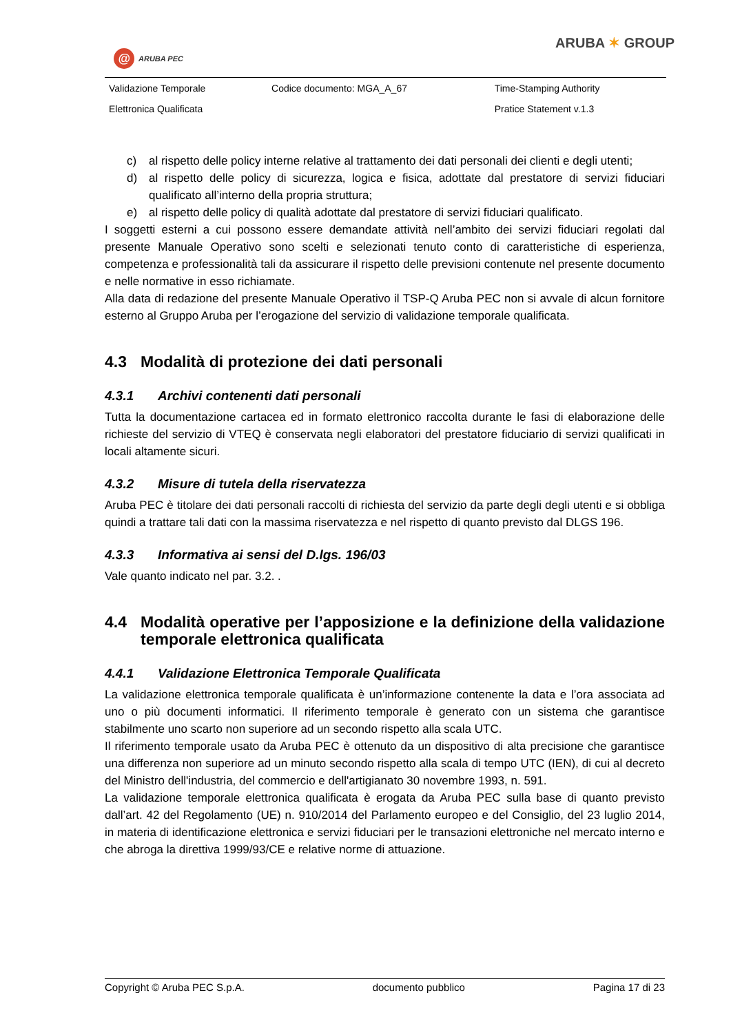@
ARUBA PEC
ARUBA ✶ GROUP
| Validazione Temporale | Codice documento: MGA_A_67 | Time-Stamping Authority |
| Elettronica Qualificata | | Pratice Statement v.1.3 |
c) al rispetto delle policy interne relative al trattamento dei dati personali dei clienti e degli utenti;
d) al rispetto delle policy di sicurezza, logica e fisica, adottate dal prestatore di servizi fiduciari qualificato all’interno della propria struttura;
e) al rispetto delle policy di qualità adottate dal prestatore di servizi fiduciari qualificato.
I soggetti esterni a cui possono essere demandate attività nell’ambito dei servizi fiduciari regolati dal presente Manuale Operativo sono scelti e selezionati tenuto conto di caratteristiche di esperienza, competenza e professionalità tali da assicurare il rispetto delle previsioni contenute nel presente documento e nelle normative in esso richiamate.
Alla data di redazione del presente Manuale Operativo il TSP-Q Aruba PEC non si avvale di alcun fornitore esterno al Gruppo Aruba per l’erogazione del servizio di validazione temporale qualificata.
4.3 Modalità di protezione dei dati personali
4.3.1 Archivi contenenti dati personali
Tutta la documentazione cartacea ed in formato elettronico raccolta durante le fasi di elaborazione delle richieste del servizio di VTEQ è conservata negli elaboratori del prestatore fiduciario di servizi qualificati in locali altamente sicuri.
4.3.2 Misure di tutela della riservatezza
Aruba PEC è titolare dei dati personali raccolti di richiesta del servizio da parte degli degli utenti e si obbliga quindi a trattare tali dati con la massima riservatezza e nel rispetto di quanto previsto dal DLGS 196.
4.3.3 Informativa ai sensi del D.lgs. 196/03
Vale quanto indicato nel par. 3.2. .
4.4 Modalità operative per l’apposizione e la definizione della validazione temporale elettronica qualificata
4.4.1 Validazione Elettronica Temporale Qualificata
La validazione elettronica temporale qualificata è un’informazione contenente la data e l’ora associata ad uno o più documenti informatici. Il riferimento temporale è generato con un sistema che garantisce stabilmente uno scarto non superiore ad un secondo rispetto alla scala UTC.
Il riferimento temporale usato da Aruba PEC è ottenuto da un dispositivo di alta precisione che garantisce una differenza non superiore ad un minuto secondo rispetto alla scala di tempo UTC (IEN), di cui al decreto del Ministro dell'industria, del commercio e dell'artigianato 30 novembre 1993, n. 591.
La validazione temporale elettronica qualificata è erogata da Aruba PEC sulla base di quanto previsto dall’art. 42 del Regolamento (UE) n. 910/2014 del Parlamento europeo e del Consiglio, del 23 luglio 2014, in materia di identificazione elettronica e servizi fiduciari per le transazioni elettroniche nel mercato interno e che abroga la direttiva 1999/93/CE e relative norme di attuazione.
Copyright © Aruba PEC S.p.A. documento pubblico Pagina 17 di 23